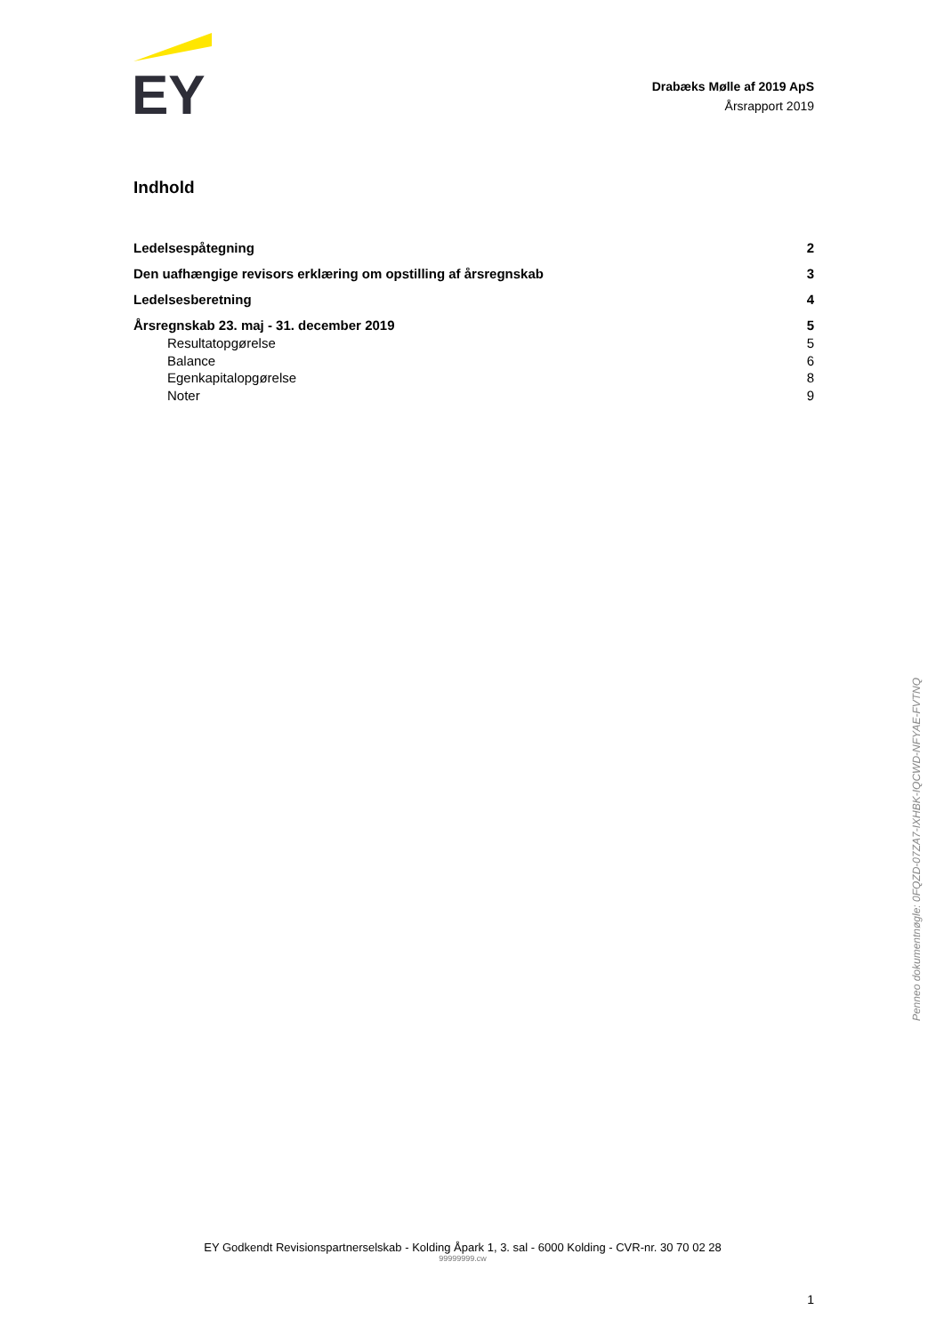EY
Drabæks Mølle af 2019 ApS
Årsrapport 2019
Indhold
Ledelsespåtegning 2
Den uafhængige revisors erklæring om opstilling af årsregnskab 3
Ledelsesberetning 4
Årsregnskab 23. maj - 31. december 2019 5
Resultatopgørelse 5
Balance 6
Egenkapitalopgørelse 8
Noter 9
Penneo dokumentnøgle: 0FQZD-07ZA7-IXHBK-IQCWD-NFYAE-FVTNQ
EY Godkendt Revisionspartnerselskab - Kolding Åpark 1, 3. sal - 6000 Kolding - CVR-nr. 30 70 02 28
99999999.cw
1